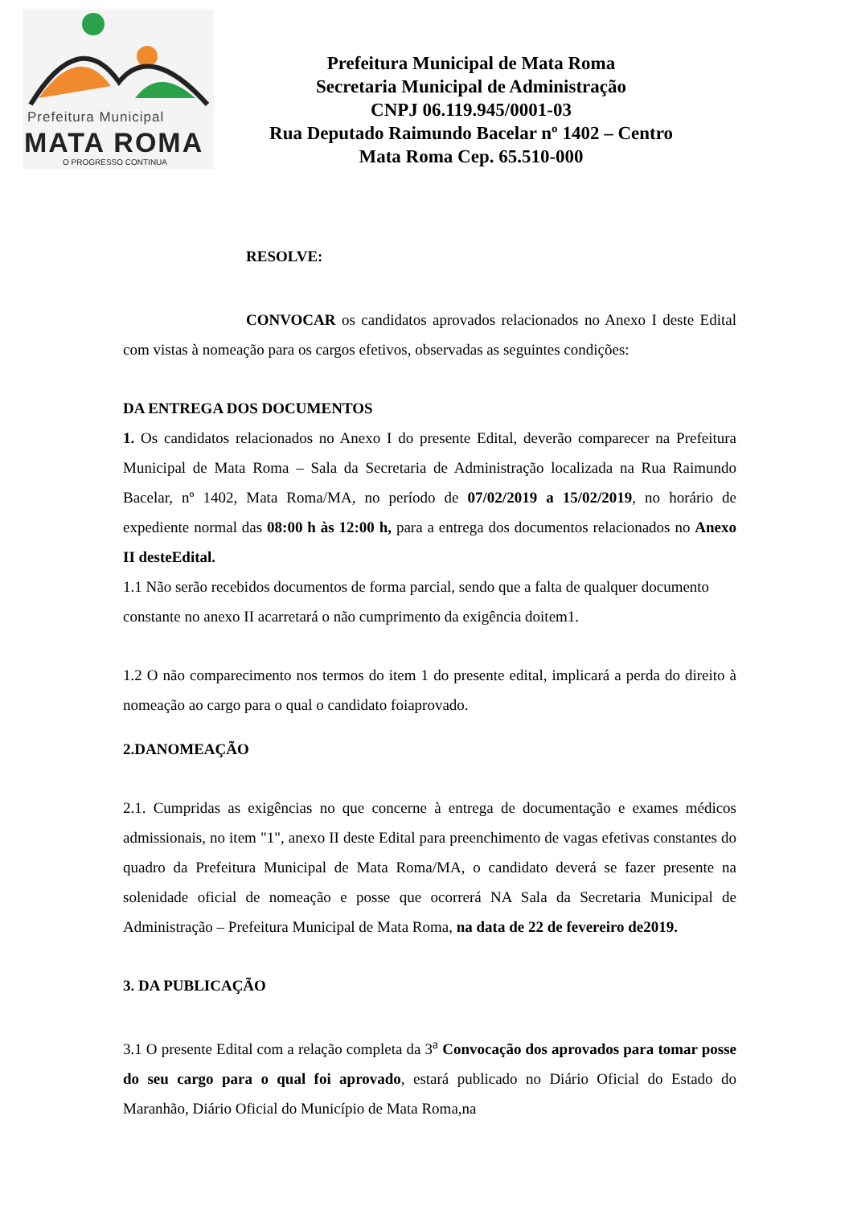Prefeitura Municipal
MATA ROMA
O PROGRESSO CONTINUA
Prefeitura Municipal de Mata Roma
Secretaria Municipal de Administração
CNPJ 06.119.945/0001-03
Rua Deputado Raimundo Bacelar nº 1402 – Centro
Mata Roma Cep. 65.510-000
RESOLVE:
CONVOCAR os candidatos aprovados relacionados no Anexo I deste Edital com vistas à nomeação para os cargos efetivos, observadas as seguintes condições:
DA ENTREGA DOS DOCUMENTOS
1. Os candidatos relacionados no Anexo I do presente Edital, deverão comparecer na Prefeitura Municipal de Mata Roma – Sala da Secretaria de Administração localizada na Rua Raimundo Bacelar, nº 1402, Mata Roma/MA, no período de 07/02/2019 a 15/02/2019, no horário de expediente normal das 08:00 h às 12:00 h, para a entrega dos documentos relacionados no Anexo II desteEdital.
1.1 Não serão recebidos documentos de forma parcial, sendo que a falta de qualquer documento constante no anexo II acarretará o não cumprimento da exigência doitem1.
1.2 O não comparecimento nos termos do item 1 do presente edital, implicará a perda do direito à nomeação ao cargo para o qual o candidato foiaprovado.
2.DANOMEAÇÃO
2.1. Cumpridas as exigências no que concerne à entrega de documentação e exames médicos admissionais, no item "1", anexo II deste Edital para preenchimento de vagas efetivas constantes do quadro da Prefeitura Municipal de Mata Roma/MA, o candidato deverá se fazer presente na solenidade oficial de nomeação e posse que ocorrerá NA Sala da Secretaria Municipal de Administração – Prefeitura Municipal de Mata Roma, na data de 22 de fevereiro de2019.
3. DA PUBLICAÇÃO
3.1 O presente Edital com a relação completa da 3<sup>a</sup> Convocação dos aprovados para tomar posse do seu cargo para o qual foi aprovado, estará publicado no Diário Oficial do Estado do Maranhão, Diário Oficial do Município de Mata Roma,na